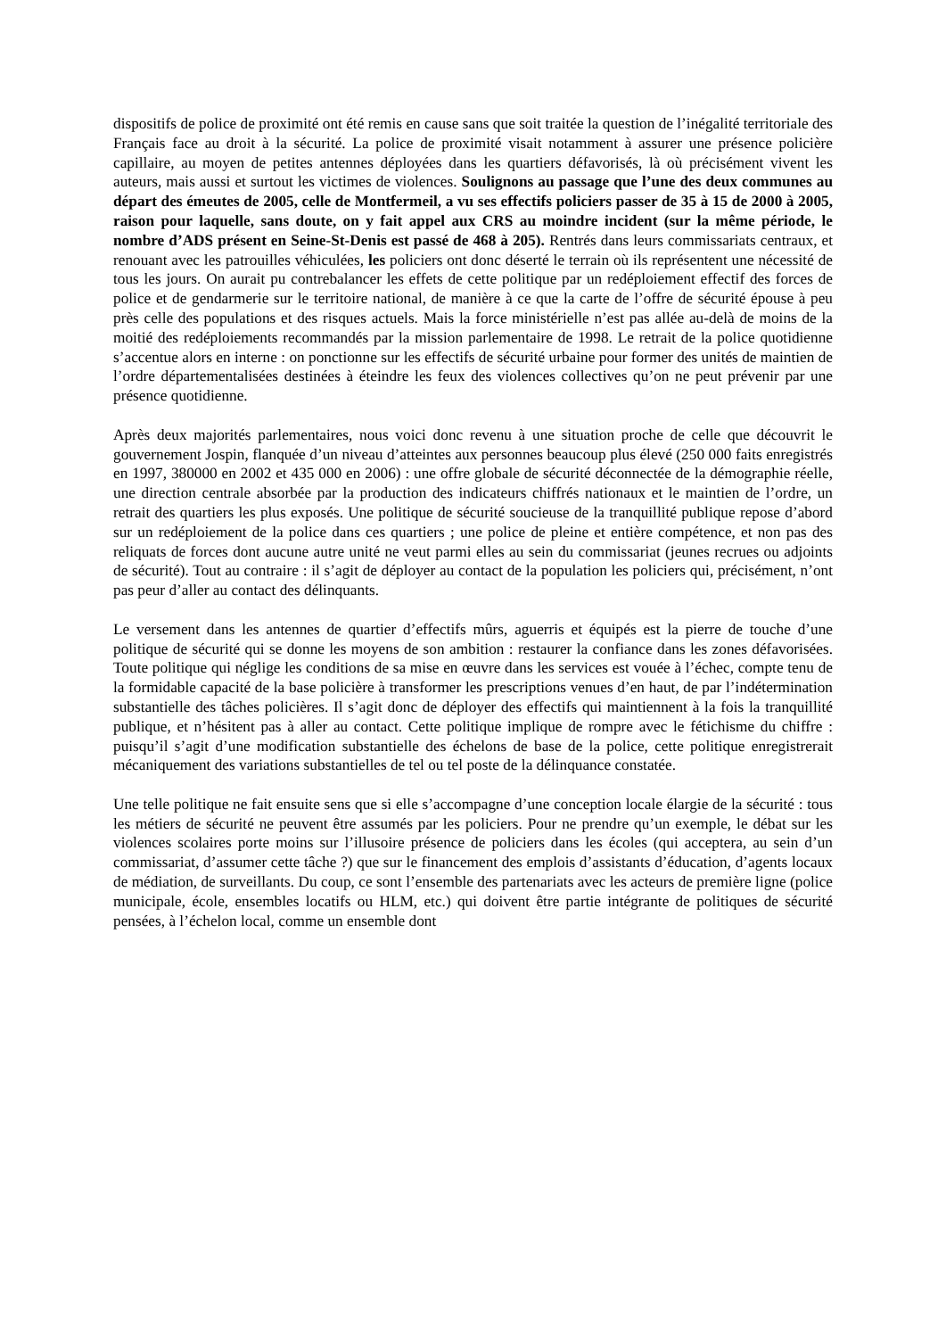dispositifs de police de proximité ont été remis en cause sans que soit traitée la question de l’inégalité territoriale des Français face au droit à la sécurité. La police de proximité visait notamment à assurer une présence policière capillaire, au moyen de petites antennes déployées dans les quartiers défavorisés, là où précisément vivent les auteurs, mais aussi et surtout les victimes de violences. Soulignons au passage que l’une des deux communes au départ des émeutes de 2005, celle de Montfermeil, a vu ses effectifs policiers passer de 35 à 15 de 2000 à 2005, raison pour laquelle, sans doute, on y fait appel aux CRS au moindre incident (sur la même période, le nombre d’ADS présent en Seine-St-Denis est passé de 468 à 205). Rentrés dans leurs commissariats centraux, et renouant avec les patrouilles véhiculées, les policiers ont donc déserté le terrain où ils représentent une nécessité de tous les jours. On aurait pu contrebalancer les effets de cette politique par un redéploiement effectif des forces de police et de gendarmerie sur le territoire national, de manière à ce que la carte de l’offre de sécurité épouse à peu près celle des populations et des risques actuels. Mais la force ministérielle n’est pas allée au-delà de moins de la moitié des redéploiements recommandés par la mission parlementaire de 1998. Le retrait de la police quotidienne s’accentue alors en interne : on ponctionne sur les effectifs de sécurité urbaine pour former des unités de maintien de l’ordre départementalisées destinées à éteindre les feux des violences collectives qu’on ne peut prévenir par une présence quotidienne.
Après deux majorités parlementaires, nous voici donc revenu à une situation proche de celle que découvrit le gouvernement Jospin, flanquée d’un niveau d’atteintes aux personnes beaucoup plus élevé (250 000 faits enregistrés en 1997, 380000 en 2002 et 435 000 en 2006) : une offre globale de sécurité déconnectée de la démographie réelle, une direction centrale absorbée par la production des indicateurs chiffrés nationaux et le maintien de l’ordre, un retrait des quartiers les plus exposés. Une politique de sécurité soucieuse de la tranquillité publique repose d’abord sur un redéploiement de la police dans ces quartiers ; une police de pleine et entière compétence, et non pas des reliquats de forces dont aucune autre unité ne veut parmi elles au sein du commissariat (jeunes recrues ou adjoints de sécurité). Tout au contraire : il s’agit de déployer au contact de la population les policiers qui, précisément, n’ont pas peur d’aller au contact des délinquants.
Le versement dans les antennes de quartier d’effectifs mûrs, aguerris et équipés est la pierre de touche d’une politique de sécurité qui se donne les moyens de son ambition : restaurer la confiance dans les zones défavorisées. Toute politique qui néglige les conditions de sa mise en œuvre dans les services est vouée à l’échec, compte tenu de la formidable capacité de la base policière à transformer les prescriptions venues d’en haut, de par l’indétermination substantielle des tâches policières. Il s’agit donc de déployer des effectifs qui maintiennent à la fois la tranquillité publique, et n’hésitent pas à aller au contact. Cette politique implique de rompre avec le fétichisme du chiffre : puisqu’il s’agit d’une modification substantielle des échelons de base de la police, cette politique enregistrerait mécaniquement des variations substantielles de tel ou tel poste de la délinquance constatée.
Une telle politique ne fait ensuite sens que si elle s’accompagne d’une conception locale élargie de la sécurité : tous les métiers de sécurité ne peuvent être assumés par les policiers. Pour ne prendre qu’un exemple, le débat sur les violences scolaires porte moins sur l’illusoire présence de policiers dans les écoles (qui acceptera, au sein d’un commissariat, d’assumer cette tâche ?) que sur le financement des emplois d’assistants d’éducation, d’agents locaux de médiation, de surveillants. Du coup, ce sont l’ensemble des partenariats avec les acteurs de première ligne (police municipale, école, ensembles locatifs ou HLM, etc.) qui doivent être partie intégrante de politiques de sécurité pensées, à l’échelon local, comme un ensemble dont